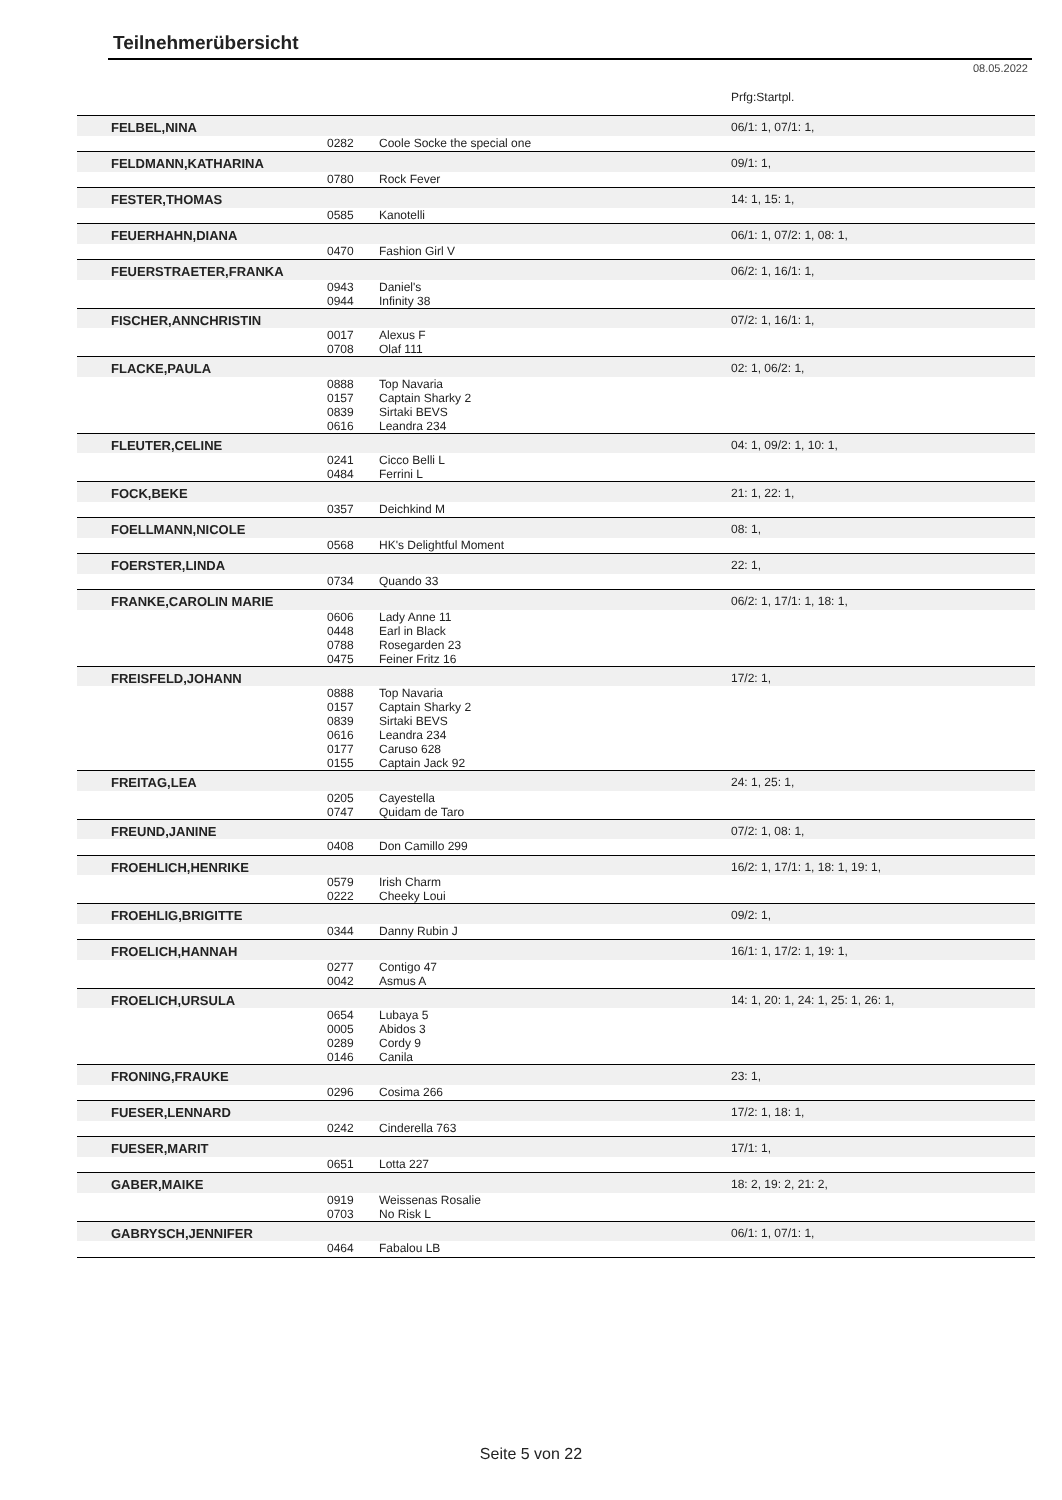Teilnehmerübersicht
08.05.2022
| | | | Prfg:Startpl. |
| FELBEL,NINA | | | 06/1: 1, 07/1: 1, |
| | 0282 | Coole Socke the special one | |
| FELDMANN,KATHARINA | | | 09/1: 1, |
| | 0780 | Rock Fever | |
| FESTER,THOMAS | | | 14: 1, 15: 1, |
| | 0585 | Kanotelli | |
| FEUERHAHN,DIANA | | | 06/1: 1, 07/2: 1, 08: 1, |
| | 0470 | Fashion Girl V | |
| FEUERSTRAETER,FRANKA | | | 06/2: 1, 16/1: 1, |
| | 0943 0944 | Daniel's Infinity 38 | |
| FISCHER,ANNCHRISTIN | | | 07/2: 1, 16/1: 1, |
| | 0017 0708 | Alexus F Olaf 111 | |
| FLACKE,PAULA | | | 02: 1, 06/2: 1, |
| | 0888 0157 0839 0616 | Top Navaria Captain Sharky 2 Sirtaki BEVS Leandra 234 | |
| FLEUTER,CELINE | | | 04: 1, 09/2: 1, 10: 1, |
| | 0241 0484 | Cicco Belli L Ferrini L | |
| FOCK,BEKE | | | 21: 1, 22: 1, |
| | 0357 | Deichkind M | |
| FOELLMANN,NICOLE | | | 08: 1, |
| | 0568 | HK's Delightful Moment | |
| FOERSTER,LINDA | | | 22: 1, |
| | 0734 | Quando 33 | |
| FRANKE,CAROLIN MARIE | | | 06/2: 1, 17/1: 1, 18: 1, |
| | 0606 0448 0788 0475 | Lady Anne 11 Earl in Black Rosegarden 23 Feiner Fritz 16 | |
| FREISFELD,JOHANN | | | 17/2: 1, |
| | 0888 0157 0839 0616 0177 0155 | Top Navaria Captain Sharky 2 Sirtaki BEVS Leandra 234 Caruso 628 Captain Jack 92 | |
| FREITAG,LEA | | | 24: 1, 25: 1, |
| | 0205 0747 | Cayestella Quidam de Taro | |
| FREUND,JANINE | | | 07/2: 1, 08: 1, |
| | 0408 | Don Camillo 299 | |
| FROEHLICH,HENRIKE | | | 16/2: 1, 17/1: 1, 18: 1, 19: 1, |
| | 0579 0222 | Irish Charm Cheeky Loui | |
| FROEHLIG,BRIGITTE | | | 09/2: 1, |
| | 0344 | Danny Rubin J | |
| FROELICH,HANNAH | | | 16/1: 1, 17/2: 1, 19: 1, |
| | 0277 0042 | Contigo 47 Asmus A | |
| FROELICH,URSULA | | | 14: 1, 20: 1, 24: 1, 25: 1, 26: 1, |
| | 0654 0005 0289 0146 | Lubaya 5 Abidos 3 Cordy 9 Canila | |
| FRONING,FRAUKE | | | 23: 1, |
| | 0296 | Cosima 266 | |
| FUESER,LENNARD | | | 17/2: 1, 18: 1, |
| | 0242 | Cinderella 763 | |
| FUESER,MARIT | | | 17/1: 1, |
| | 0651 | Lotta 227 | |
| GABER,MAIKE | | | 18: 2, 19: 2, 21: 2, |
| | 0919 0703 | Weissenas Rosalie No Risk L | |
| GABRYSCH,JENNIFER | | | 06/1: 1, 07/1: 1, |
| | 0464 | Fabalou LB | |
Seite 5 von 22